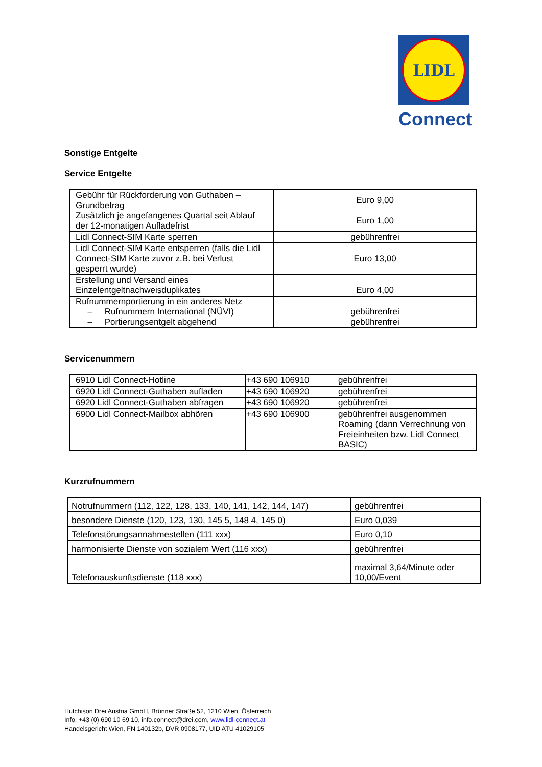LIDL
Connect
Sonstige Entgelte
Service Entgelte
| Gebühr für Rückforderung von Guthaben – Grundbetrag Zusätzlich je angefangenes Quartal seit Ablauf der 12-monatigen Aufladefrist | Euro 9,00 Euro 1,00 |
| Lidl Connect-SIM Karte sperren | gebührenfrei |
| Lidl Connect-SIM Karte entsperren (falls die Lidl Connect-SIM Karte zuvor z.B. bei Verlust gesperrt wurde) | Euro 13,00 |
| Erstellung und Versand eines Einzelentgeltnachweisduplikates | Euro 4,00 |
| Rufnummernportierung in ein anderes Netz – Rufnummern International (NÜVI) – Portierungsentgelt abgehend | gebührenfrei gebührenfrei |
Servicenummern
| 6910 Lidl Connect-Hotline | +43 690 106910 | gebührenfrei |
| 6920 Lidl Connect-Guthaben aufladen | +43 690 106920 | gebührenfrei |
| 6920 Lidl Connect-Guthaben abfragen | +43 690 106920 | gebührenfrei |
| 6900 Lidl Connect-Mailbox abhören | +43 690 106900 | gebührenfrei ausgenommen Roaming (dann Verrechnung von Freieinheiten bzw. Lidl Connect BASIC) |
Kurzrufnummern
| Notrufnummern (112, 122, 128, 133, 140, 141, 142, 144, 147) | gebührenfrei |
| besondere Dienste (120, 123, 130, 145 5, 148 4, 145 0) | Euro 0,039 |
| Telefonstörungsannahmestellen (111 xxx) | Euro 0,10 |
| harmonisierte Dienste von sozialem Wert (116 xxx) | gebührenfrei |
| Telefonauskunftsdienste (118 xxx) | maximal 3,64/Minute oder 10,00/Event |
Hutchison Drei Austria GmbH, Brünner Straße 52, 1210 Wien, Österreich
Info: +43 (0) 690 10 69 10, info.connect@drei.com, www.lidl-connect.at
Handelsgericht Wien, FN 140132b, DVR 0908177, UID ATU 41029105